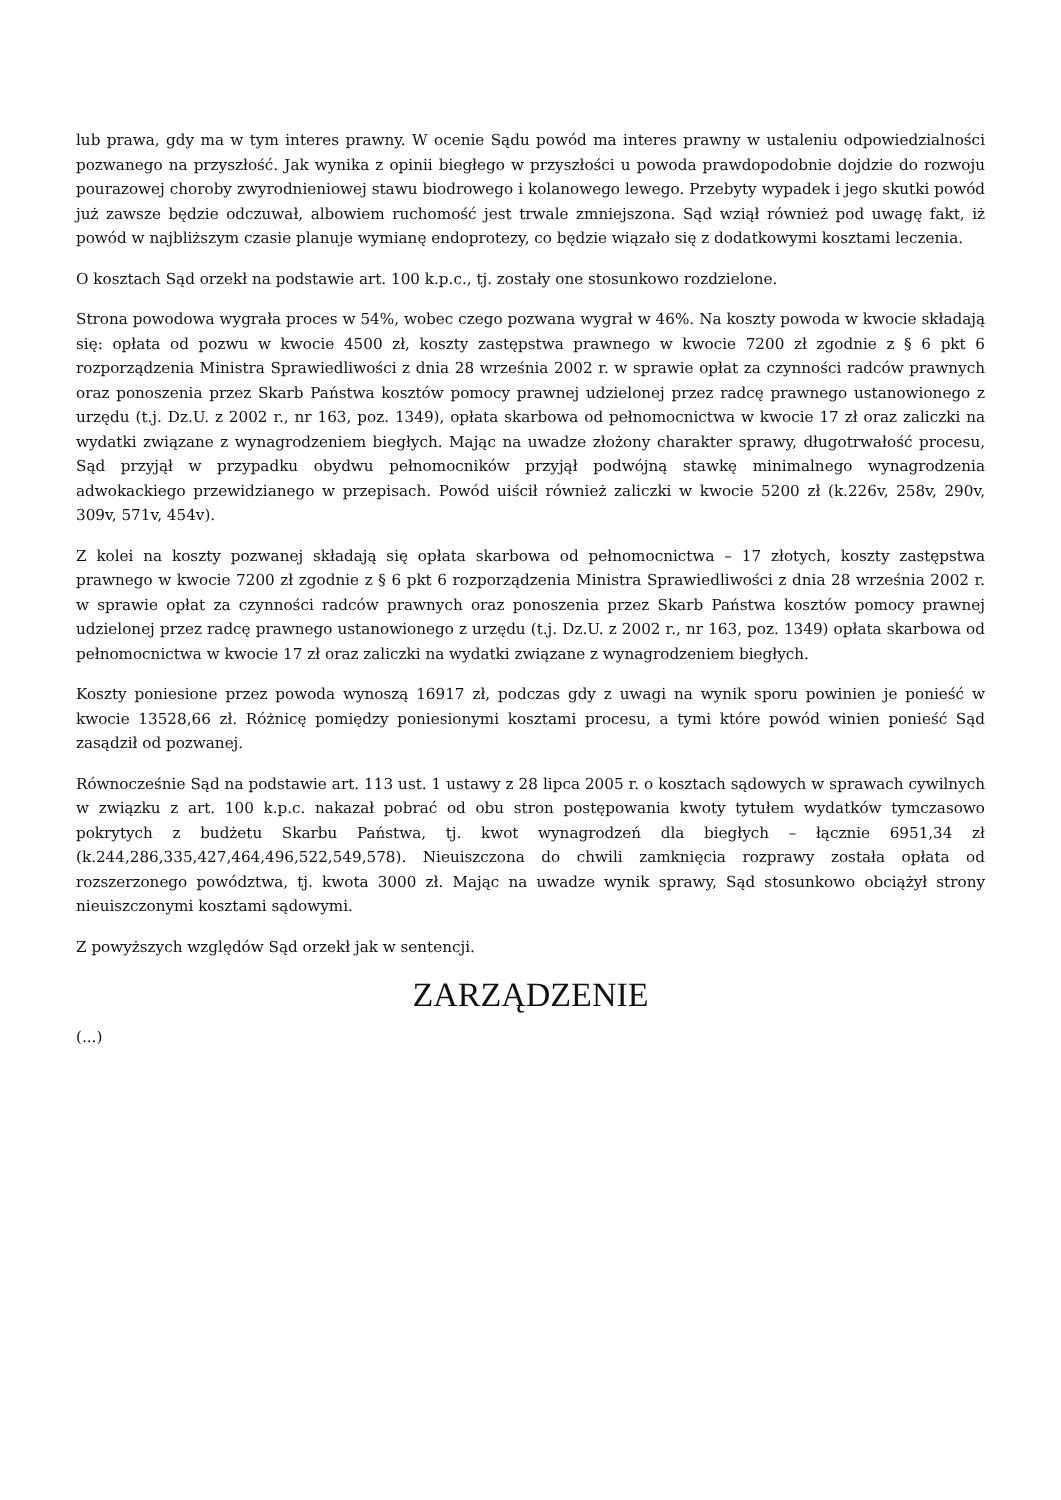lub prawa, gdy ma w tym interes prawny. W ocenie Sądu powód ma interes prawny w ustaleniu odpowiedzialności pozwanego na przyszłość. Jak wynika z opinii biegłego w przyszłości u powoda prawdopodobnie dojdzie do rozwoju pourazowej choroby zwyrodnieniowej stawu biodrowego i kolanowego lewego. Przebyty wypadek i jego skutki powód już zawsze będzie odczuwał, albowiem ruchomość jest trwale zmniejszona. Sąd wziął również pod uwagę fakt, iż powód w najbliższym czasie planuje wymianę endoprotezy, co będzie wiązało się z dodatkowymi kosztami leczenia.
O kosztach Sąd orzekł na podstawie art. 100 k.p.c., tj. zostały one stosunkowo rozdzielone.
Strona powodowa wygrała proces w 54%, wobec czego pozwana wygrał w 46%. Na koszty powoda w kwocie składają się: opłata od pozwu w kwocie 4500 zł, koszty zastępstwa prawnego w kwocie 7200 zł zgodnie z § 6 pkt 6 rozporządzenia Ministra Sprawiedliwości z dnia 28 września 2002 r. w sprawie opłat za czynności radców prawnych oraz ponoszenia przez Skarb Państwa kosztów pomocy prawnej udzielonej przez radcę prawnego ustanowionego z urzędu (t.j. Dz.U. z 2002 r., nr 163, poz. 1349), opłata skarbowa od pełnomocnictwa w kwocie 17 zł oraz zaliczki na wydatki związane z wynagrodzeniem biegłych. Mając na uwadze złożony charakter sprawy, długotrwałość procesu, Sąd przyjął w przypadku obydwu pełnomocników przyjął podwójną stawkę minimalnego wynagrodzenia adwokackiego przewidzianego w przepisach. Powód uiścił również zaliczki w kwocie 5200 zł (k.226v, 258v, 290v, 309v, 571v, 454v).
Z kolei na koszty pozwanej składają się opłata skarbowa od pełnomocnictwa – 17 złotych, koszty zastępstwa prawnego w kwocie 7200 zł zgodnie z § 6 pkt 6 rozporządzenia Ministra Sprawiedliwości z dnia 28 września 2002 r. w sprawie opłat za czynności radców prawnych oraz ponoszenia przez Skarb Państwa kosztów pomocy prawnej udzielonej przez radcę prawnego ustanowionego z urzędu (t.j. Dz.U. z 2002 r., nr 163, poz. 1349) opłata skarbowa od pełnomocnictwa w kwocie 17 zł oraz zaliczki na wydatki związane z wynagrodzeniem biegłych.
Koszty poniesione przez powoda wynoszą 16917 zł, podczas gdy z uwagi na wynik sporu powinien je ponieść w kwocie 13528,66 zł. Różnicę pomiędzy poniesionymi kosztami procesu, a tymi które powód winien ponieść Sąd zasądził od pozwanej.
Równocześnie Sąd na podstawie art. 113 ust. 1 ustawy z 28 lipca 2005 r. o kosztach sądowych w sprawach cywilnych w związku z art. 100 k.p.c. nakazał pobrać od obu stron postępowania kwoty tytułem wydatków tymczasowo pokrytych z budżetu Skarbu Państwa, tj. kwot wynagrodzeń dla biegłych – łącznie 6951,34 zł (k.244,286,335,427,464,496,522,549,578). Nieuiszczona do chwili zamknięcia rozprawy została opłata od rozszerzonego powództwa, tj. kwota 3000 zł. Mając na uwadze wynik sprawy, Sąd stosunkowo obciążył strony nieuiszczonymi kosztami sądowymi.
Z powyższych względów Sąd orzekł jak w sentencji.
ZARZĄDZENIE
(...)